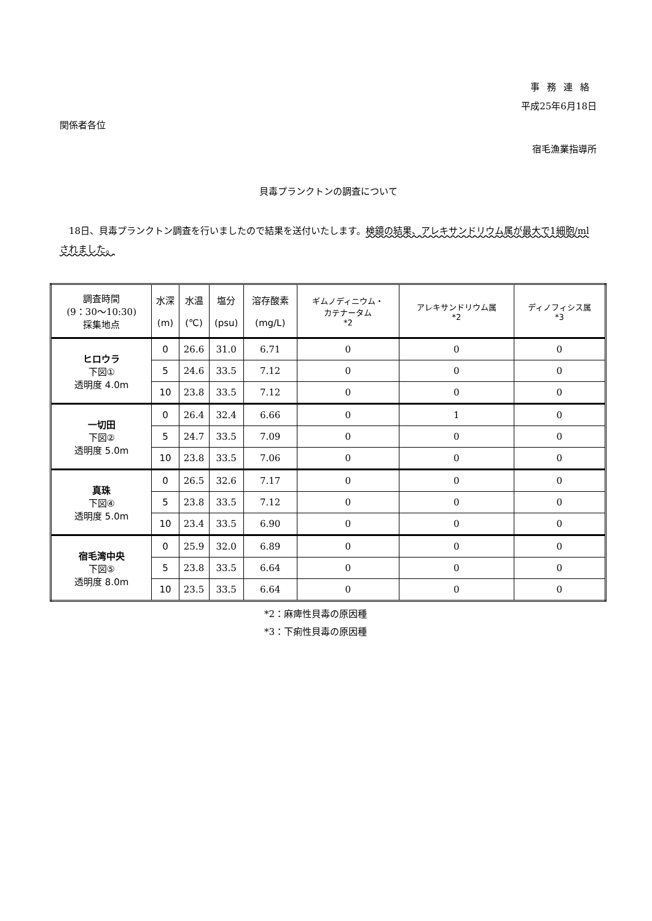事務連絡
平成25年6月18日
関係者各位
宿毛漁業指導所
貝毒プランクトンの調査について
18日、貝毒プランクトン調査を行いましたので結果を送付いたします。検鏡の結果、アレキサンドリウム属が最大で1細胞/ml されました。
| 調査時間 (9：30〜10:30) 採集地点 | 水深 (m) | 水温 (℃) | 塩分 (psu) | 溶存酸素 (mg/L) | ギムノディニウム・ カテナータム *2 | アレキサンドリウム属 *2 | ディノフィシス属 *3 |
| --- | --- | --- | --- | --- | --- | --- | --- |
| ヒロウラ 下図① 透明度 4.0m | 0 | 26.6 | 31.0 | 6.71 | 0 | 0 | 0 |
| | 5 | 24.6 | 33.5 | 7.12 | 0 | 0 | 0 |
| | 10 | 23.8 | 33.5 | 7.12 | 0 | 0 | 0 |
| 一切田 下図② 透明度 5.0m | 0 | 26.4 | 32.4 | 6.66 | 0 | 1 | 0 |
| | 5 | 24.7 | 33.5 | 7.09 | 0 | 0 | 0 |
| | 10 | 23.8 | 33.5 | 7.06 | 0 | 0 | 0 |
| 真珠 下図④ 透明度 5.0m | 0 | 26.5 | 32.6 | 7.17 | 0 | 0 | 0 |
| | 5 | 23.8 | 33.5 | 7.12 | 0 | 0 | 0 |
| | 10 | 23.4 | 33.5 | 6.90 | 0 | 0 | 0 |
| 宿毛湾中央 下図⑤ 透明度 8.0m | 0 | 25.9 | 32.0 | 6.89 | 0 | 0 | 0 |
| | 5 | 23.8 | 33.5 | 6.64 | 0 | 0 | 0 |
| | 10 | 23.5 | 33.5 | 6.64 | 0 | 0 | 0 |
*2：麻痺性貝毒の原因種
*3：下痢性貝毒の原因種